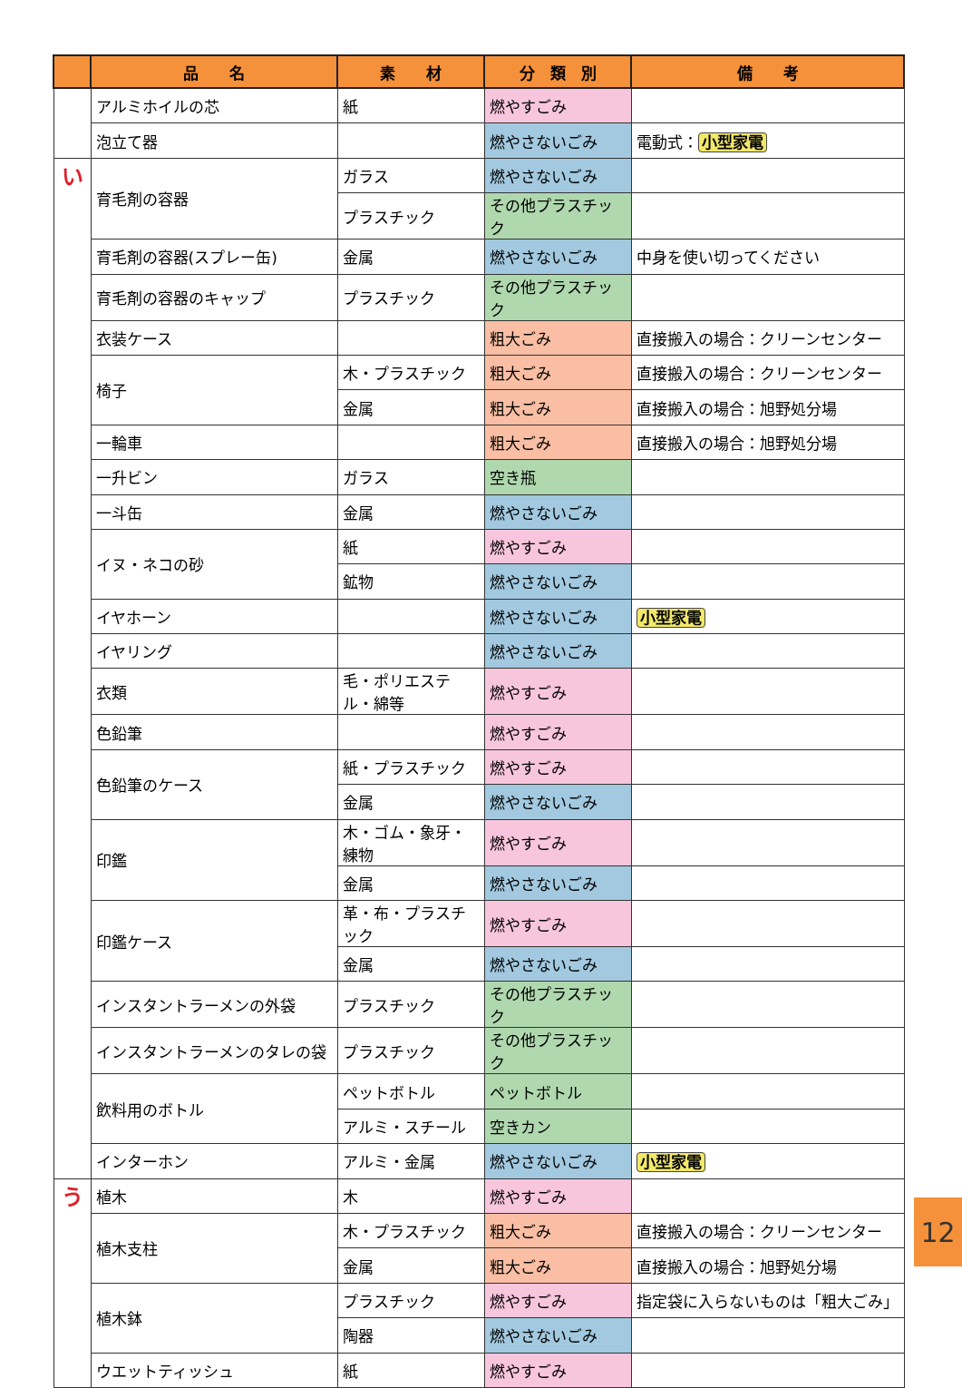| | 品 名 | 素 材 | 分 類 別 | 備 考 |
| --- | --- | --- | --- | --- |
| | アルミホイルの芯 | 紙 | 燃やすごみ | |
| | 泡立て器 | | 燃やさないごみ | 電動式： 小型家電 |
| い | 育毛剤の容器 | ガラス | 燃やさないごみ | |
| | | プラスチック | その他プラスチック | |
| | 育毛剤の容器(スプレー缶) | 金属 | 燃やさないごみ | 中身を使い切ってください |
| | 育毛剤の容器のキャップ | プラスチック | その他プラスチック | |
| | 衣装ケース | | 粗大ごみ | 直接搬入の場合：クリーンセンター |
| | 椅子 | 木・プラスチック | 粗大ごみ | 直接搬入の場合：クリーンセンター |
| | | 金属 | 粗大ごみ | 直接搬入の場合：旭野処分場 |
| | 一輪車 | | 粗大ごみ | 直接搬入の場合：旭野処分場 |
| | 一升ビン | ガラス | 空き瓶 | |
| | 一斗缶 | 金属 | 燃やさないごみ | |
| | イヌ・ネコの砂 | 紙 | 燃やすごみ | |
| | | 鉱物 | 燃やさないごみ | |
| | イヤホーン | | 燃やさないごみ | 小型家電 |
| | イヤリング | | 燃やさないごみ | |
| | 衣類 | 毛・ポリエステル・綿等 | 燃やすごみ | |
| | 色鉛筆 | | 燃やすごみ | |
| | 色鉛筆のケース | 紙・プラスチック | 燃やすごみ | |
| | | 金属 | 燃やさないごみ | |
| | 印鑑 | 木・ゴム・象牙・練物 | 燃やすごみ | |
| | | 金属 | 燃やさないごみ | |
| | 印鑑ケース | 革・布・プラスチック | 燃やすごみ | |
| | | 金属 | 燃やさないごみ | |
| | インスタントラーメンの外袋 | プラスチック | その他プラスチック | |
| | インスタントラーメンのタレの袋 | プラスチック | その他プラスチック | |
| | 飲料用のボトル | ペットボトル | ペットボトル | |
| | | アルミ・スチール | 空きカン | |
| | インターホン | アルミ・金属 | 燃やさないごみ | 小型家電 |
| う | 植木 | 木 | 燃やすごみ | |
| | 植木支柱 | 木・プラスチック | 粗大ごみ | 直接搬入の場合：クリーンセンター |
| | | 金属 | 粗大ごみ | 直接搬入の場合：旭野処分場 |
| | 植木鉢 | プラスチック | 燃やすごみ | 指定袋に入らないものは「粗大ごみ」 |
| | | 陶器 | 燃やさないごみ | |
| | ウエットティッシュ | 紙 | 燃やすごみ | |
12